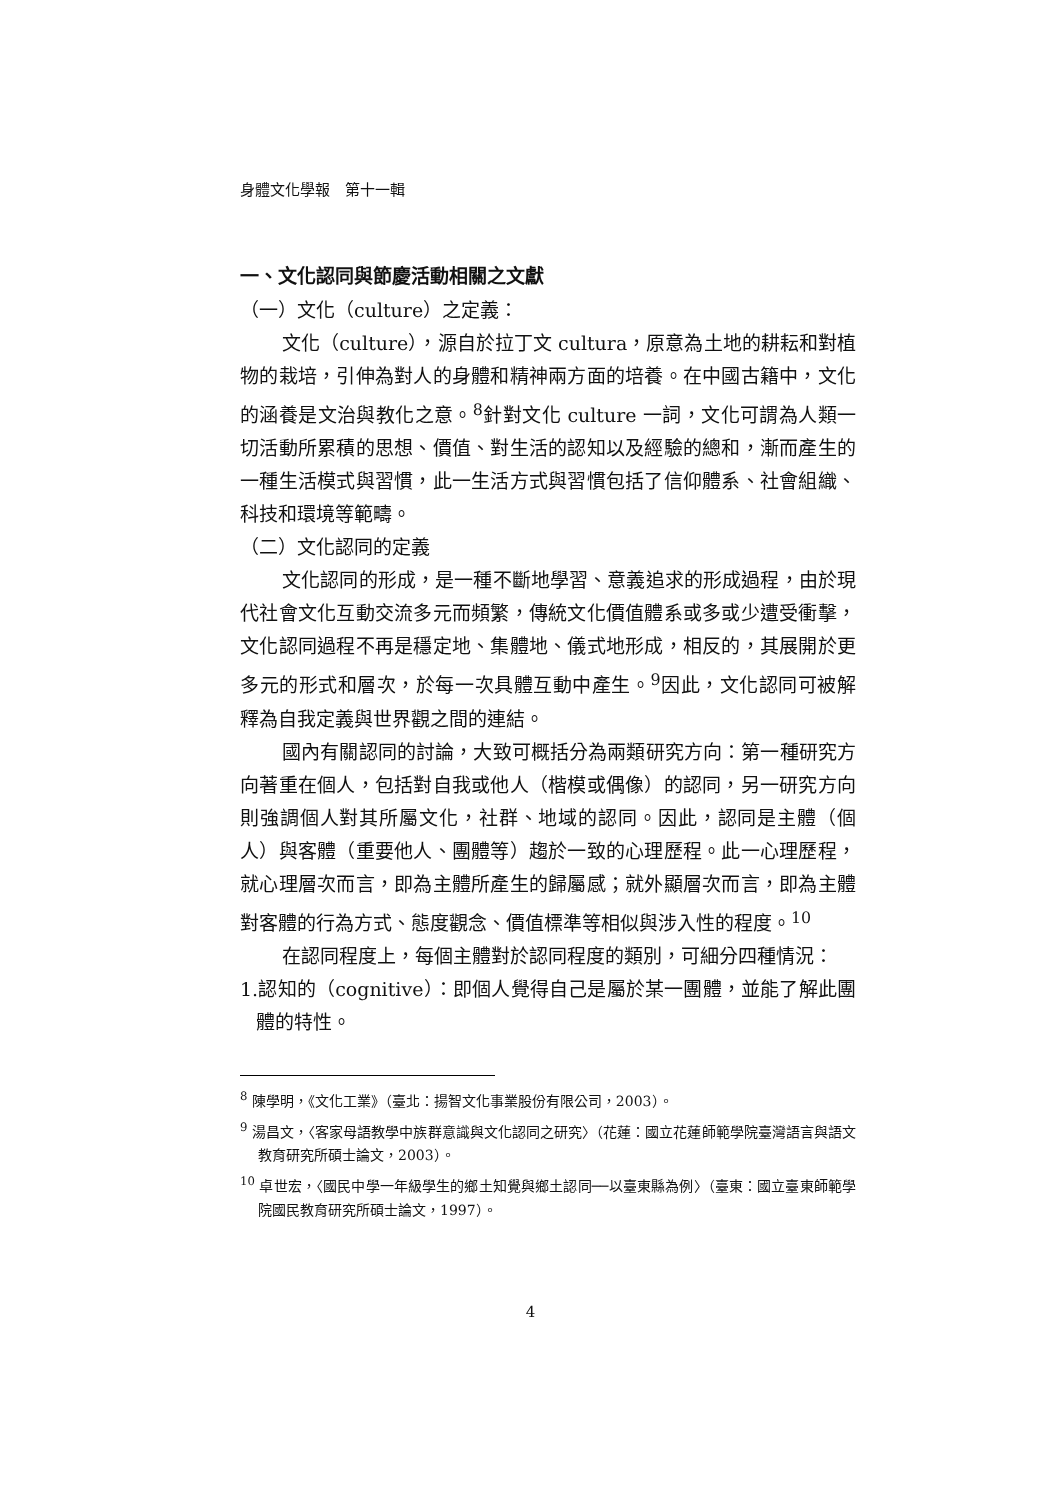身體文化學報　第十一輯
一、文化認同與節慶活動相關之文獻
（一）文化（culture）之定義：
文化（culture），源自於拉丁文 cultura，原意為土地的耕耘和對植物的栽培，引伸為對人的身體和精神兩方面的培養。在中國古籍中，文化的涵養是文治與教化之意。<sup>8</sup>針對文化 culture 一詞，文化可謂為人類一切活動所累積的思想、價值、對生活的認知以及經驗的總和，漸而產生的一種生活模式與習慣，此一生活方式與習慣包括了信仰體系、社會組織、科技和環境等範疇。
（二）文化認同的定義
文化認同的形成，是一種不斷地學習、意義追求的形成過程，由於現代社會文化互動交流多元而頻繁，傳統文化價值體系或多或少遭受衝擊，文化認同過程不再是穩定地、集體地、儀式地形成，相反的，其展開於更多元的形式和層次，於每一次具體互動中產生。<sup>9</sup>因此，文化認同可被解釋為自我定義與世界觀之間的連結。
國內有關認同的討論，大致可概括分為兩類研究方向：第一種研究方向著重在個人，包括對自我或他人（楷模或偶像）的認同，另一研究方向則強調個人對其所屬文化，社群、地域的認同。因此，認同是主體（個人）與客體（重要他人、團體等）趨於一致的心理歷程。此一心理歷程，就心理層次而言，即為主體所產生的歸屬感；就外顯層次而言，即為主體對客體的行為方式、態度觀念、價值標準等相似與涉入性的程度。<sup>10</sup>
在認同程度上，每個主體對於認同程度的類別，可細分四種情況：
1.認知的（cognitive）：即個人覺得自己是屬於某一團體，並能了解此團體的特性。
<sup>8</sup> 陳學明，《文化工業》（臺北：揚智文化事業股份有限公司，2003）。
<sup>9</sup> 湯昌文，〈客家母語教學中族群意識與文化認同之研究〉（花蓮：國立花蓮師範學院臺灣語言與語文教育研究所碩士論文，2003）。
<sup>10</sup> 卓世宏，〈國民中學一年級學生的鄉土知覺與鄉土認同──以臺東縣為例〉（臺東：國立臺東師範學院國民教育研究所碩士論文，1997）。
4